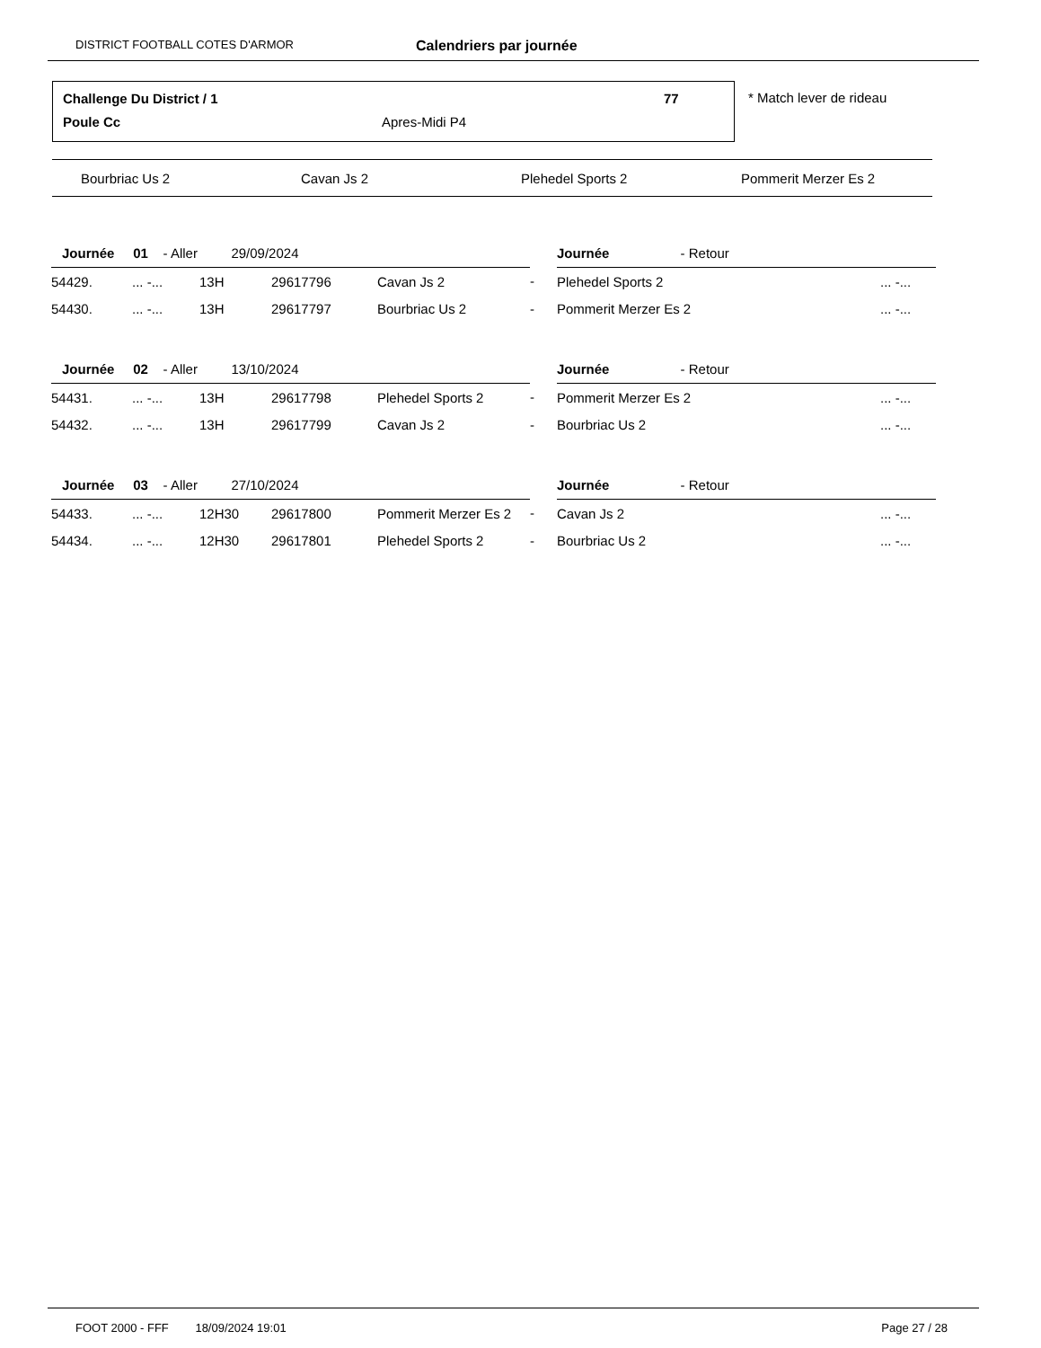DISTRICT FOOTBALL COTES D'ARMOR Calendriers par journée
Challenge Du District / 1 77
Poule Cc Apres-Midi P4
* Match lever de rideau
Bourbriac Us 2 Cavan Js 2 Plehedel Sports 2 Pommerit Merzer Es 2
| Journée 01 - Aller 29/09/2024 | | | | | | Journée - Retour | |
| 54429. | ... -... | 13H | 29617796 | Cavan Js 2 | - | Plehedel Sports 2 | ... -... |
| 54430. | ... -... | 13H | 29617797 | Bourbriac Us 2 | - | Pommerit Merzer Es 2 | ... -... |
| Journée 02 - Aller 13/10/2024 | | | | | | Journée - Retour | |
| 54431. | ... -... | 13H | 29617798 | Plehedel Sports 2 | - | Pommerit Merzer Es 2 | ... -... |
| 54432. | ... -... | 13H | 29617799 | Cavan Js 2 | - | Bourbriac Us 2 | ... -... |
| Journée 03 - Aller 27/10/2024 | | | | | | Journée - Retour | |
| 54433. | ... -... | 12H30 | 29617800 | Pommerit Merzer Es 2 | - | Cavan Js 2 | ... -... |
| 54434. | ... -... | 12H30 | 29617801 | Plehedel Sports 2 | - | Bourbriac Us 2 | ... -... |
FOOT 2000 - FFF 18/09/2024 19:01 Page 27 / 28